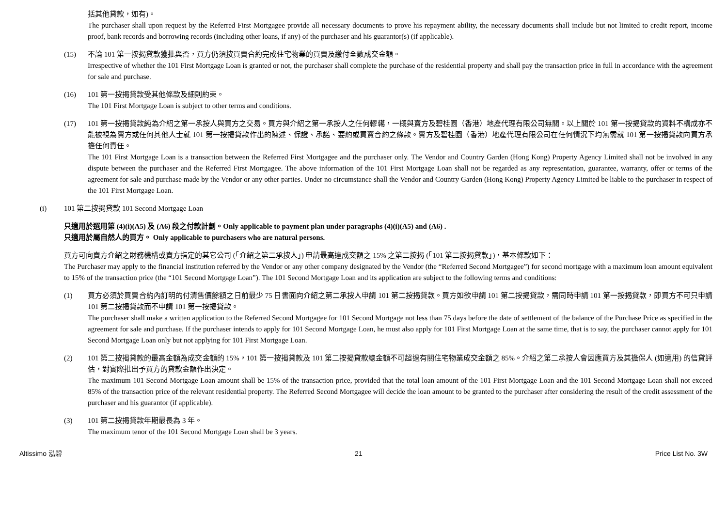括其他貸款，如有)。
The purchaser shall upon request by the Referred First Mortgagee provide all necessary documents to prove his repayment ability, the necessary documents shall include but not limited to credit report, income proof, bank records and borrowing records (including other loans, if any) of the purchaser and his guarantor(s) (if applicable).
(15) 不論 101 第一按揭貸款獲批與否，買方仍須按買賣合約完成住宅物業的買賣及繳付全數成交金額。
Irrespective of whether the 101 First Mortgage Loan is granted or not, the purchaser shall complete the purchase of the residential property and shall pay the transaction price in full in accordance with the agreement for sale and purchase.
(16) 101 第一按揭貸款受其他條款及細則約束。
The 101 First Mortgage Loan is subject to other terms and conditions.
(17) 101 第一按揭貸款純為介紹之第一承按人與買方之交易。買方與介紹之第一承按人之任何轇轕，一概與賣方及碧桂園（香港）地產代理有限公司無關。以上關於 101 第一按揭貸款的資料不構成亦不能被視為賣方或任何其他人士就 101 第一按揭貸款作出的陳述、保證、承諾、要約或買賣合約之條款。賣方及碧桂園（香港）地產代理有限公司在任何情況下均無需就 101 第一按揭貸款向買方承擔任何責任。
The 101 First Mortgage Loan is a transaction between the Referred First Mortgagee and the purchaser only. The Vendor and Country Garden (Hong Kong) Property Agency Limited shall not be involved in any dispute between the purchaser and the Referred First Mortgagee. The above information of the 101 First Mortgage Loan shall not be regarded as any representation, guarantee, warranty, offer or terms of the agreement for sale and purchase made by the Vendor or any other parties. Under no circumstance shall the Vendor and Country Garden (Hong Kong) Property Agency Limited be liable to the purchaser in respect of the 101 First Mortgage Loan.
(i) 101 第二按揭貸款 101 Second Mortgage Loan
只適用於選用第 (4)(i)(A5) 及 (A6) 段之付款計劃。Only applicable to payment plan under paragraphs (4)(i)(A5) and (A6) .
只適用於屬自然人的買方。 Only applicable to purchasers who are natural persons.
買方可向賣方介紹之財務機構或賣方指定的其它公司 (「介紹之第二承按人」) 申請最高達成交額之 15% 之第二按揭 (「101 第二按揭貸款」)，基本條款如下：
The Purchaser may apply to the financial institution referred by the Vendor or any other company designated by the Vendor (the “Referred Second Mortgagee”) for second mortgage with a maximum loan amount equivalent to 15% of the transaction price (the “101 Second Mortgage Loan”). The 101 Second Mortgage Loan and its application are subject to the following terms and conditions:
(1) 買方必須於買賣合約內訂明的付清售價餘額之日前最少 75 日書面向介紹之第二承按人申請 101 第二按揭貸款。買方如欲申請 101 第二按揭貸款，需同時申請 101 第一按揭貸款，即買方不可只申請 101 第二按揭貸款而不申請 101 第一按揭貸款。
The purchaser shall make a written application to the Referred Second Mortgagee for 101 Second Mortgage not less than 75 days before the date of settlement of the balance of the Purchase Price as specified in the agreement for sale and purchase. If the purchaser intends to apply for 101 Second Mortgage Loan, he must also apply for 101 First Mortgage Loan at the same time, that is to say, the purchaser cannot apply for 101 Second Mortgage Loan only but not applying for 101 First Mortgage Loan.
(2) 101 第二按揭貸款的最高金額為成交金額的 15%，101 第一按揭貸款及 101 第二按揭貸款總金額不可超過有關住宅物業成交金額之 85%。介紹之第二承按人會因應買方及其擔保人 (如適用) 的信貸評估，對實際批出予買方的貸款金額作出決定。
The maximum 101 Second Mortgage Loan amount shall be 15% of the transaction price, provided that the total loan amount of the 101 First Mortgage Loan and the 101 Second Mortgage Loan shall not exceed 85% of the transaction price of the relevant residential property. The Referred Second Mortgagee will decide the loan amount to be granted to the purchaser after considering the result of the credit assessment of the purchaser and his guarantor (if applicable).
(3) 101 第二按揭貸款年期最長為 3 年。
The maximum tenor of the 101 Second Mortgage Loan shall be 3 years.
Altissimo 泓碧 21 Price List No. 3W